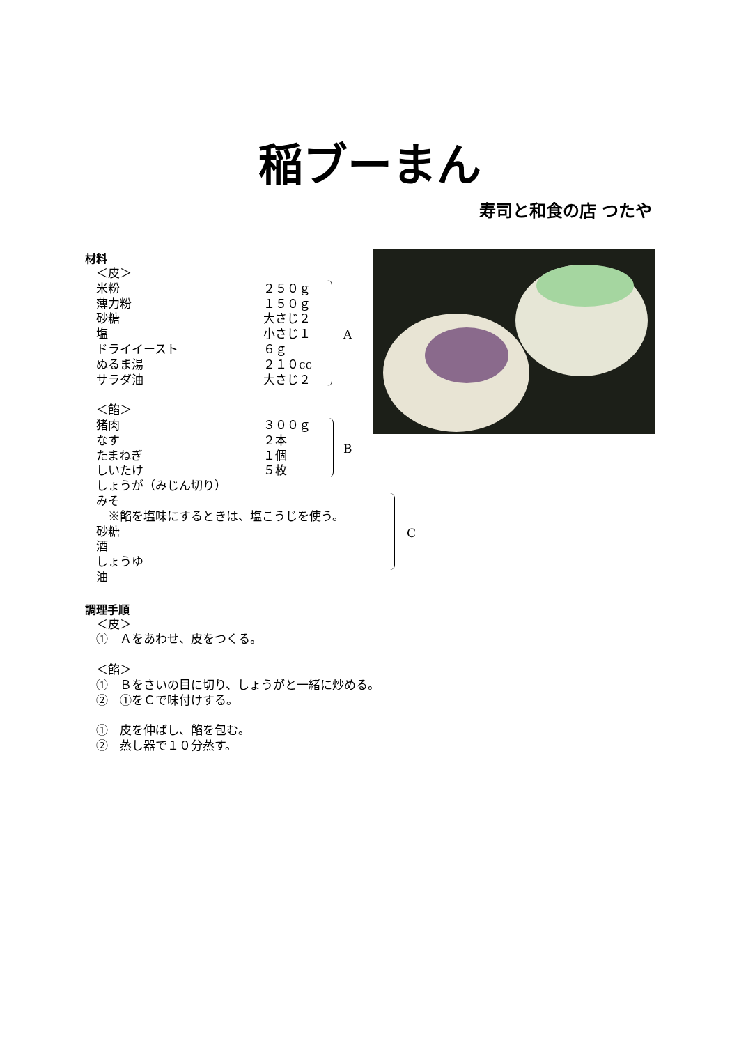稲ブーまん
寿司と和食の店 つたや
A
B
C
材料
＜皮＞
米粉 ２５０ｇ
薄力粉 １５０ｇ
砂糖 大さじ２
塩 小さじ１
ドライイースト ６ｇ
ぬるま湯 ２１０cc
サラダ油 大さじ２
＜餡＞
猪肉 ３００ｇ
なす ２本
たまねぎ １個
しいたけ ５枚
しょうが（みじん切り）
みそ
　※餡を塩味にするときは、塩こうじを使う。
砂糖
酒
しょうゆ
油
調理手順
＜皮＞
①　Ａをあわせ、皮をつくる。
＜餡＞
①　Ｂをさいの目に切り、しょうがと一緒に炒める。
②　①をＣで味付けする。
①　皮を伸ばし、餡を包む。
②　蒸し器で１０分蒸す。